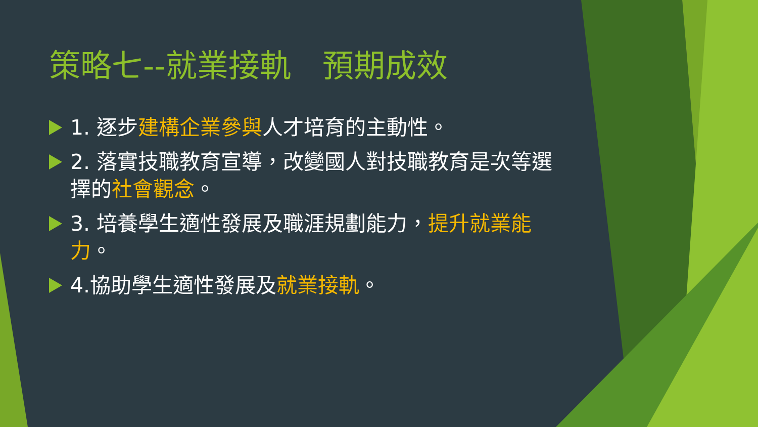策略七--就業接軌　預期成效
1. 逐步建構企業參與人才培育的主動性。
2. 落實技職教育宣導，改變國人對技職教育是次等選擇的社會觀念。
3. 培養學生適性發展及職涯規劃能力，提升就業能力。
4.協助學生適性發展及就業接軌。